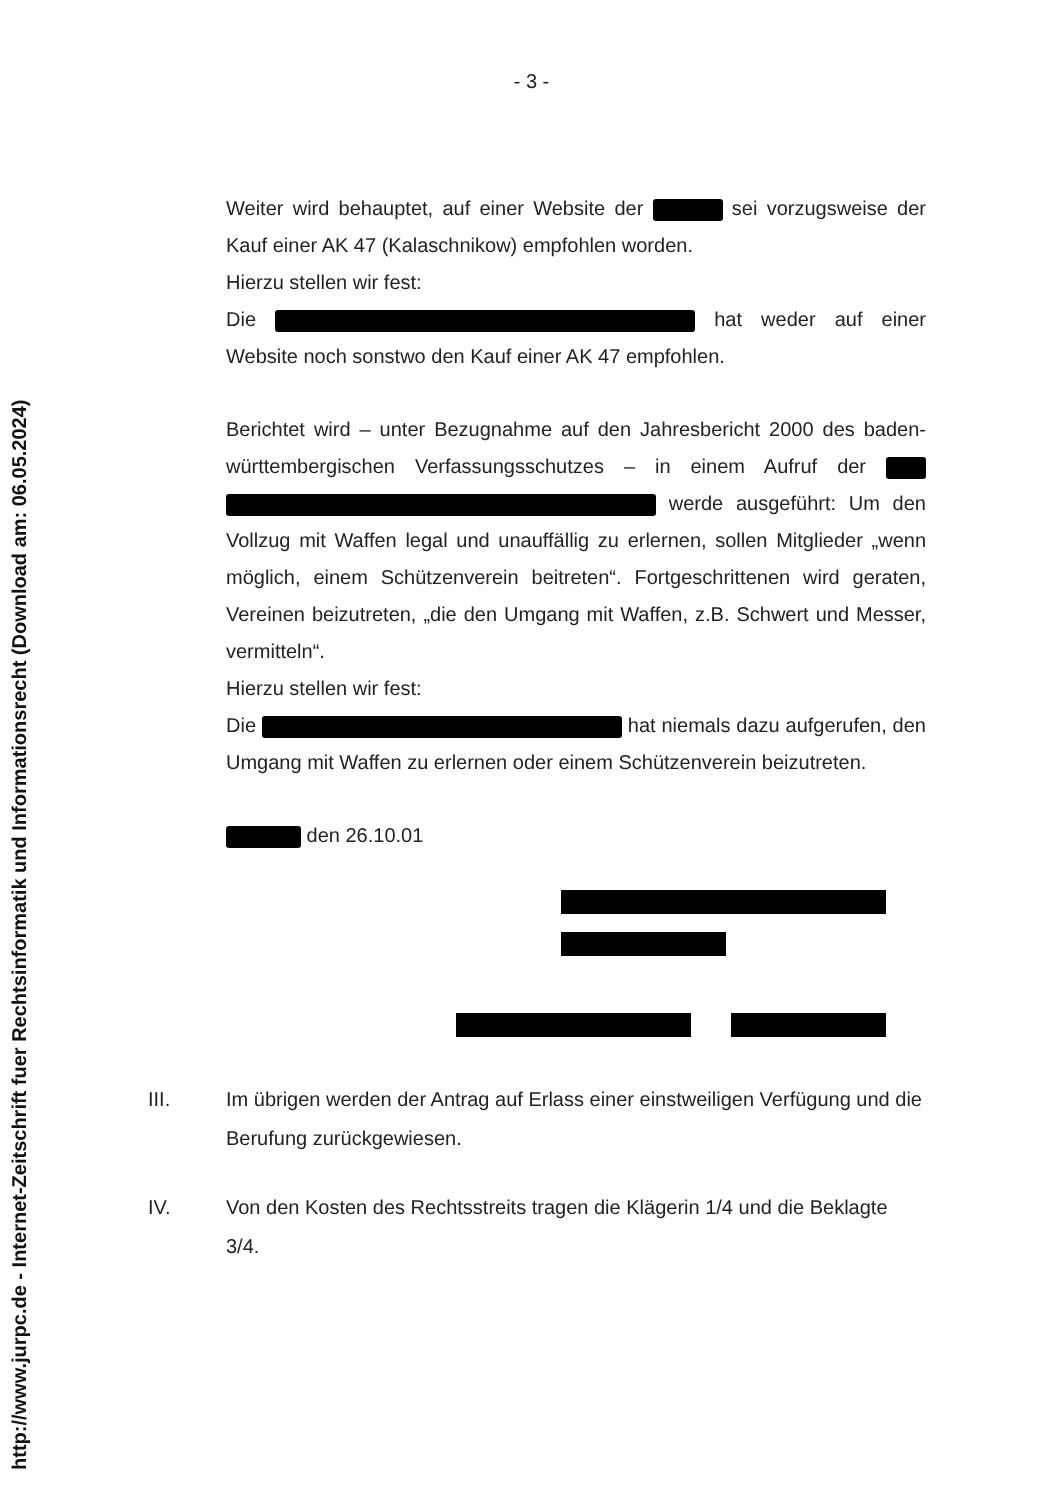- 3 -
Weiter wird behauptet, auf einer Website der sei vorzugsweise der Kauf einer AK 47 (Kalaschnikow) empfohlen worden.
Hierzu stellen wir fest:
Die hat weder auf einer Website noch sonstwo den Kauf einer AK 47 empfohlen.
Berichtet wird – unter Bezugnahme auf den Jahresbericht 2000 des baden-württembergischen Verfassungsschutzes – in einem Aufruf der werde ausgeführt: Um den Vollzug mit Waffen legal und unauffällig zu erlernen, sollen Mitglieder „wenn möglich, einem Schützenverein beitreten“. Fortgeschrittenen wird geraten, Vereinen beizutreten, „die den Umgang mit Waffen, z.B. Schwert und Messer, vermitteln“.
Hierzu stellen wir fest:
Die hat niemals dazu aufgerufen, den Umgang mit Waffen zu erlernen oder einem Schützenverein beizutreten.
den 26.10.01
III. Im übrigen werden der Antrag auf Erlass einer einstweiligen Verfügung und die Berufung zurückgewiesen.
IV. Von den Kosten des Rechtsstreits tragen die Klägerin 1/4 und die Beklagte 3/4.
http://www.jurpc.de - Internet-Zeitschrift fuer Rechtsinformatik und Informationsrecht (Download am: 06.05.2024)